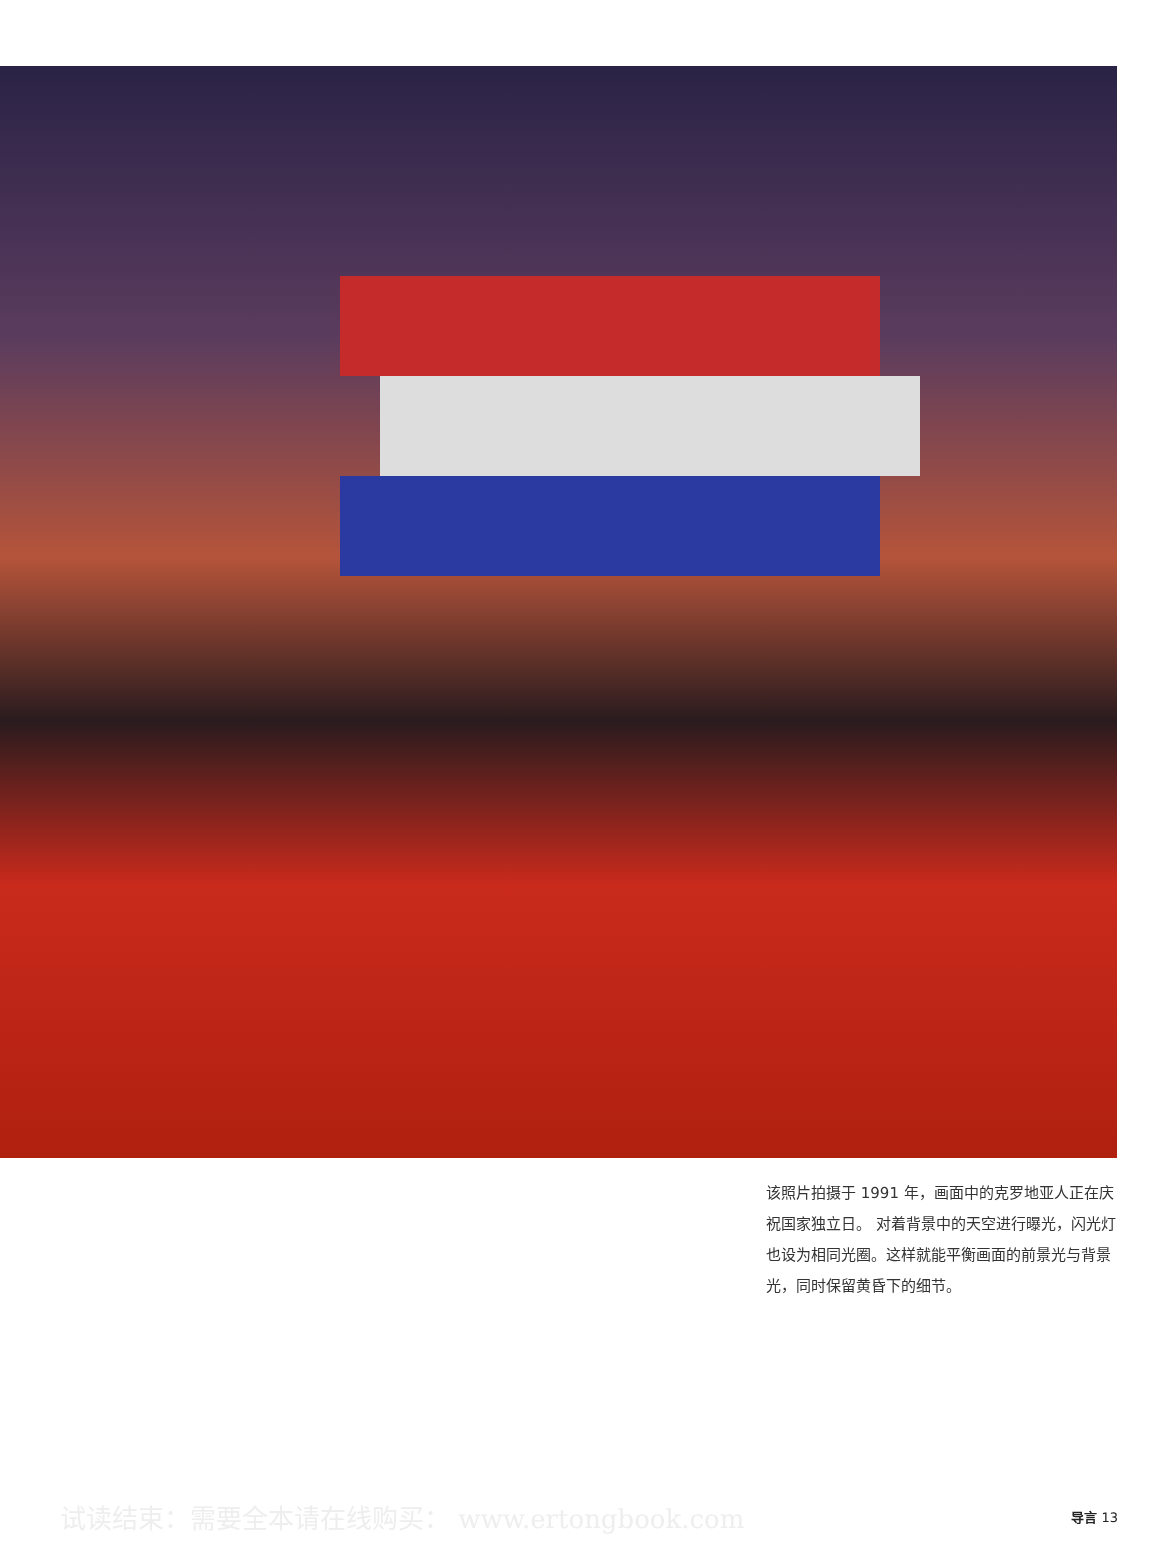该照片拍摄于 1991 年，画面中的克罗地亚人正在庆祝国家独立日。 对着背景中的天空进行曝光，闪光灯也设为相同光圈。这样就能平衡画面的前景光与背景光，同时保留黄昏下的细节。
试读结束：需要全本请在线购买： www.ertongbook.com 导言 13